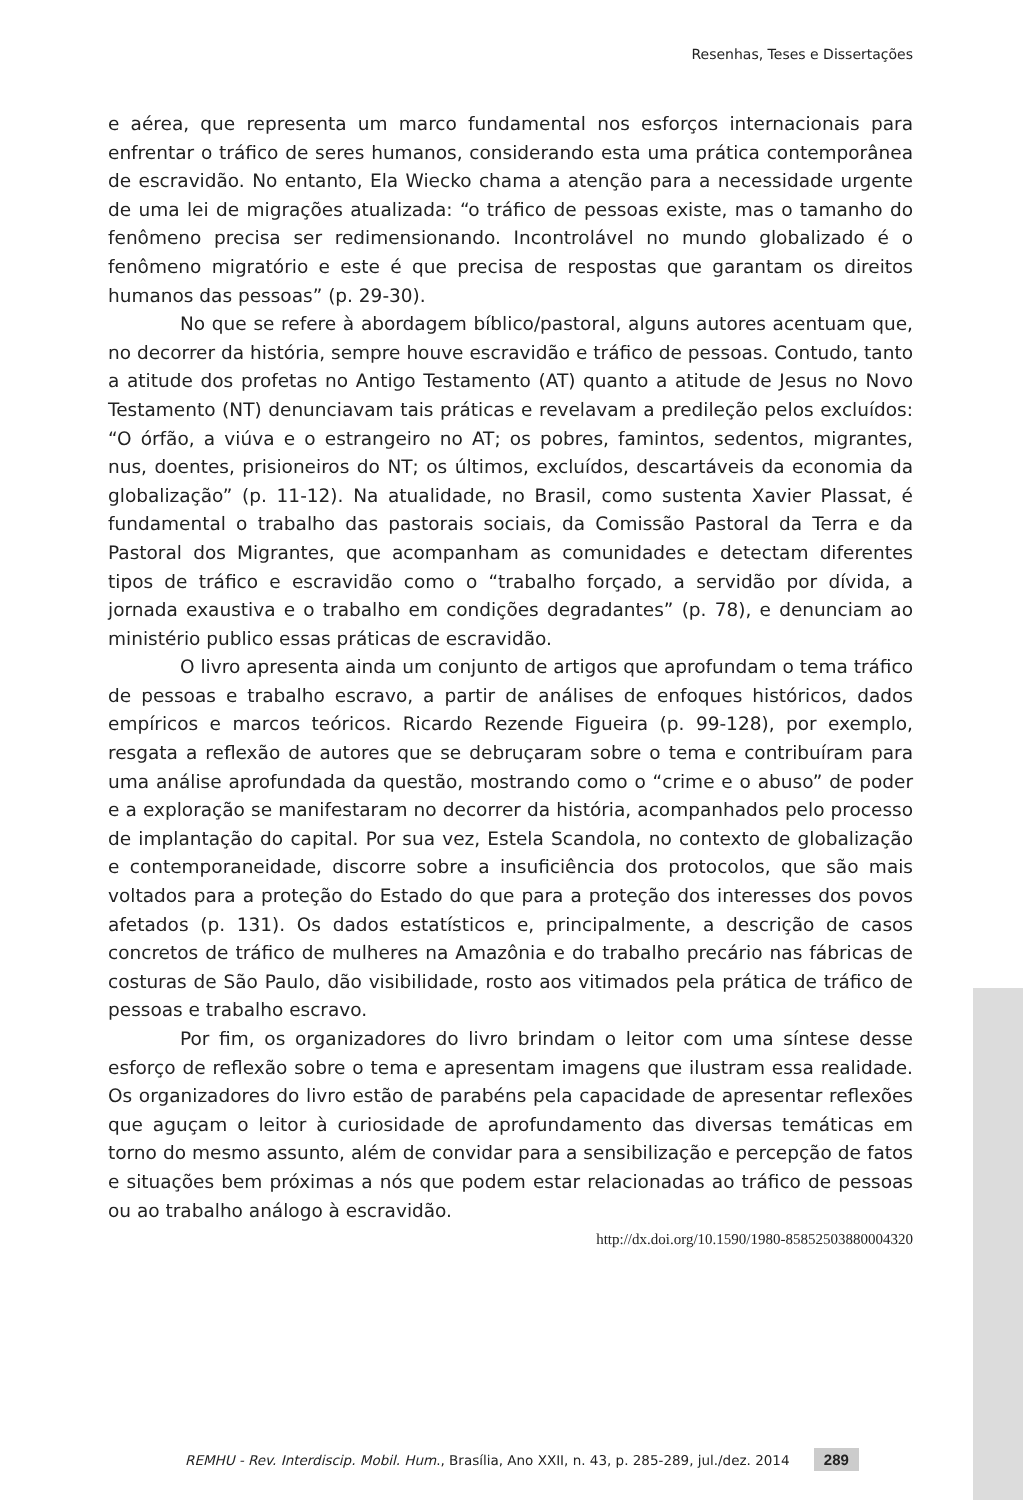Resenhas, Teses e Dissertações
e aérea, que representa um marco fundamental nos esforços internacionais para enfrentar o tráfico de seres humanos, considerando esta uma prática contemporânea de escravidão. No entanto, Ela Wiecko chama a atenção para a necessidade urgente de uma lei de migrações atualizada: “o tráfico de pessoas existe, mas o tamanho do fenômeno precisa ser redimensionando. Incontrolável no mundo globalizado é o fenômeno migratório e este é que precisa de respostas que garantam os direitos humanos das pessoas” (p. 29-30).
No que se refere à abordagem bíblico/pastoral, alguns autores acentuam que, no decorrer da história, sempre houve escravidão e tráfico de pessoas. Contudo, tanto a atitude dos profetas no Antigo Testamento (AT) quanto a atitude de Jesus no Novo Testamento (NT) denunciavam tais práticas e revelavam a predileção pelos excluídos: “O órfão, a viúva e o estrangeiro no AT; os pobres, famintos, sedentos, migrantes, nus, doentes, prisioneiros do NT; os últimos, excluídos, descartáveis da economia da globalização” (p. 11-12). Na atualidade, no Brasil, como sustenta Xavier Plassat, é fundamental o trabalho das pastorais sociais, da Comissão Pastoral da Terra e da Pastoral dos Migrantes, que acompanham as comunidades e detectam diferentes tipos de tráfico e escravidão como o “trabalho forçado, a servidão por dívida, a jornada exaustiva e o trabalho em condições degradantes” (p. 78), e denunciam ao ministério publico essas práticas de escravidão.
O livro apresenta ainda um conjunto de artigos que aprofundam o tema tráfico de pessoas e trabalho escravo, a partir de análises de enfoques históricos, dados empíricos e marcos teóricos. Ricardo Rezende Figueira (p. 99-128), por exemplo, resgata a reflexão de autores que se debruçaram sobre o tema e contribuíram para uma análise aprofundada da questão, mostrando como o “crime e o abuso” de poder e a exploração se manifestaram no decorrer da história, acompanhados pelo processo de implantação do capital. Por sua vez, Estela Scandola, no contexto de globalização e contemporaneidade, discorre sobre a insuficiência dos protocolos, que são mais voltados para a proteção do Estado do que para a proteção dos interesses dos povos afetados (p. 131). Os dados estatísticos e, principalmente, a descrição de casos concretos de tráfico de mulheres na Amazônia e do trabalho precário nas fábricas de costuras de São Paulo, dão visibilidade, rosto aos vitimados pela prática de tráfico de pessoas e trabalho escravo.
Por fim, os organizadores do livro brindam o leitor com uma síntese desse esforço de reflexão sobre o tema e apresentam imagens que ilustram essa realidade. Os organizadores do livro estão de parabéns pela capacidade de apresentar reflexões que aguçam o leitor à curiosidade de aprofundamento das diversas temáticas em torno do mesmo assunto, além de convidar para a sensibilização e percepção de fatos e situações bem próximas a nós que podem estar relacionadas ao tráfico de pessoas ou ao trabalho análogo à escravidão.
http://dx.doi.org/10.1590/1980-85852503880004320
REMHU - Rev. Interdiscip. Mobil. Hum., Brasília, Ano XXII, n. 43, p. 285-289, jul./dez. 2014 289